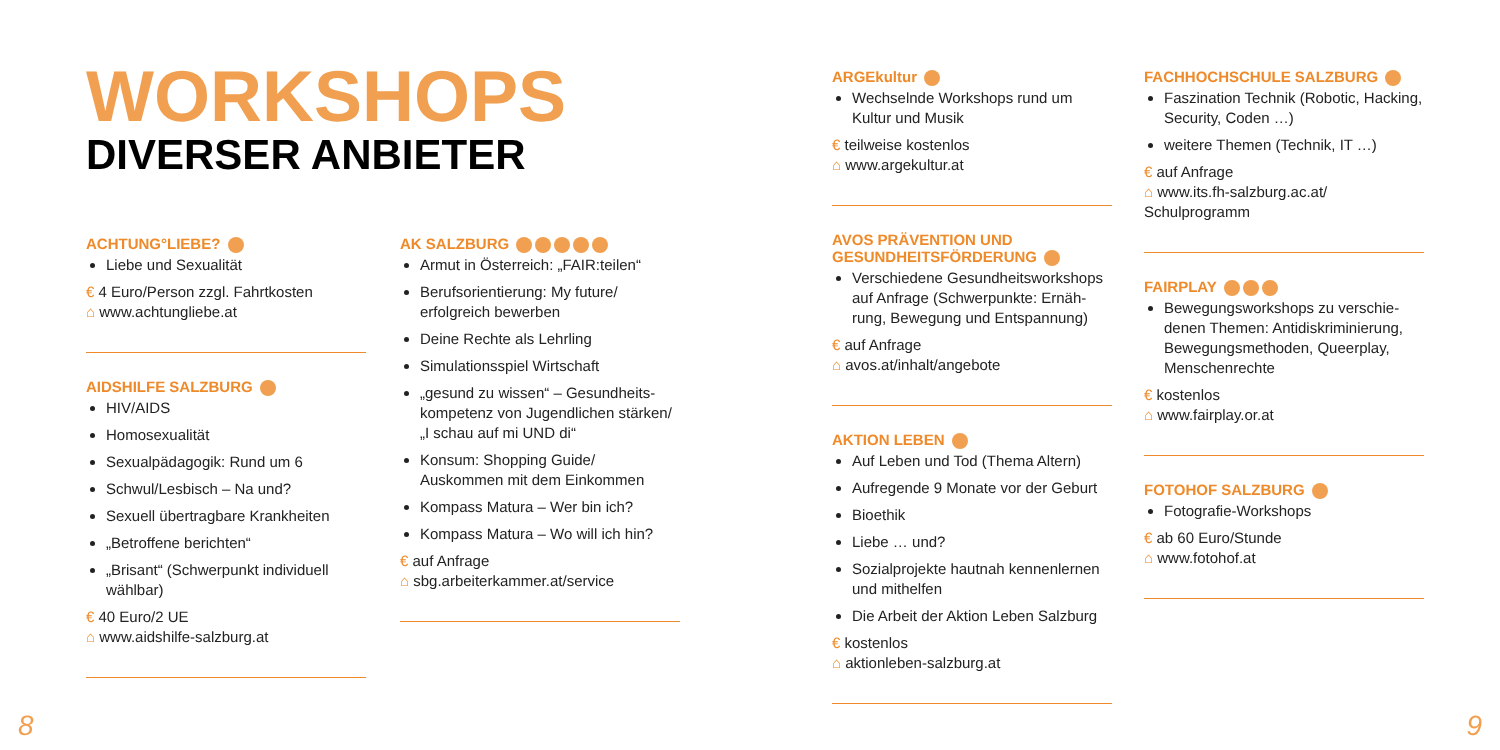WORKSHOPS
DIVERSER ANBIETER
ACHTUNG°LIEBE?
Liebe und Sexualität
€ 4 Euro/Person zzgl. Fahrtkosten
⌂ www.achtungliebe.at
AIDSHILFE SALZBURG
HIV/AIDS
Homosexualität
Sexualpädagogik: Rund um 6
Schwul/Lesbisch – Na und?
Sexuell übertragbare Krankheiten
„Betroffene berichten“
„Brisant“ (Schwerpunkt individuell wählbar)
€ 40 Euro/2 UE
⌂ www.aidshilfe-salzburg.at
AK SALZBURG
Armut in Österreich: „FAIR:teilen“
Berufsorientierung: My future/ erfolgreich bewerben
Deine Rechte als Lehrling
Simulationsspiel Wirtschaft
„gesund zu wissen“ – Gesundheits­kompetenz von Jugendlichen stär­ken/
„I schau auf mi UND di“
Konsum: Shopping Guide/ Auskommen mit dem Einkommen
Kompass Matura – Wer bin ich?
Kompass Matura – Wo will ich hin?
€ auf Anfrage
⌂ sbg.arbeiterkammer.at/service
ARGEkultur
Wechselnde Workshops rund um Kultur und Musik
€ teilweise kostenlos
⌂ www.argekultur.at
AVOS PRÄVENTION UND GESUNDHEITSFÖRDERUNG
Verschiedene Gesundheitsworkshops auf Anfrage (Schwerpunkte: Ernäh­rung, Bewegung und Entspannung)
€ auf Anfrage
⌂ avos.at/inhalt/angebote
AKTION LEBEN
Auf Leben und Tod (Thema Altern)
Aufregende 9 Monate vor der Geburt
Bioethik
Liebe … und?
Sozialprojekte hautnah kennenlernen und mithelfen
Die Arbeit der Aktion Leben Salzburg
€ kostenlos
⌂ aktionleben-salzburg.at
FACHHOCHSCHULE SALZBURG
Faszination Technik (Robotic, Hacking, Security, Coden …)
weitere Themen (Technik, IT …)
€ auf Anfrage
⌂ www.its.fh-salzburg.ac.at/ Schulprogramm
FAIRPLAY
Bewegungsworkshops zu verschie­denen Themen: Antidiskriminierung, Bewegungsmethoden, Queerplay, Menschenrechte
€ kostenlos
⌂ www.fairplay.or.at
FOTOHOF SALZBURG
Fotografie-Workshops
€ ab 60 Euro/Stunde
⌂ www.fotohof.at
8 9